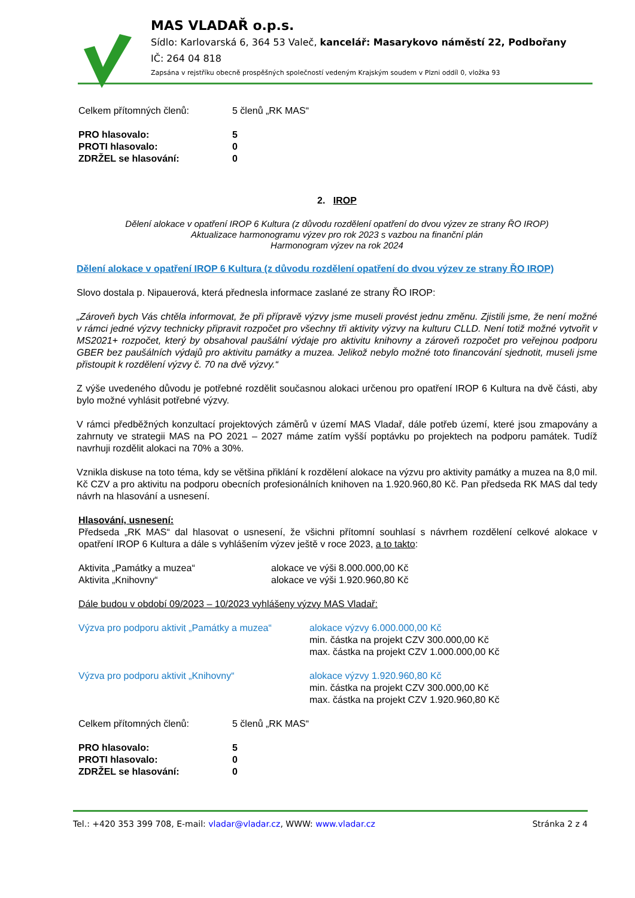MAS VLADAŘ o.p.s.
Sídlo: Karlovarská 6, 364 53 Valeč, kancelář: Masarykovo náměstí 22, Podbořany
IČ: 264 04 818
Zapsána v rejstříku obecně prospěšných společností vedeným Krajským soudem v Plzni oddíl 0, vložka 93
| Celkem přítomných členů: | 5 členů „RK MAS“ |
| PRO hlasovalo: | 5 |
| PROTI hlasovalo: | 0 |
| ZDRŽEL se hlasování: | 0 |
2. IROP
Dělení alokace v opatření IROP 6 Kultura (z důvodu rozdělení opatření do dvou výzev ze strany ŘO IROP)
Aktualizace harmonogramu výzev pro rok 2023 s vazbou na finanční plán
Harmonogram výzev na rok 2024
Dělení alokace v opatření IROP 6 Kultura (z důvodu rozdělení opatření do dvou výzev ze strany ŘO IROP)
Slovo dostala p. Nipauerová, která přednesla informace zaslané ze strany ŘO IROP:
„Zároveň bych Vás chtěla informovat, že při přípravě výzvy jsme museli provést jednu změnu. Zjistili jsme, že není možné v rámci jedné výzvy technicky připravit rozpočet pro všechny tři aktivity výzvy na kulturu CLLD. Není totiž možné vytvořit v MS2021+ rozpočet, který by obsahoval paušální výdaje pro aktivitu knihovny a zároveň rozpočet pro veřejnou podporu GBER bez paušálních výdajů pro aktivitu památky a muzea. Jelikož nebylo možné toto financování sjednotit, museli jsme přistoupit k rozdělení výzvy č. 70 na dvě výzvy.“
Z výše uvedeného důvodu je potřebné rozdělit současnou alokaci určenou pro opatření IROP 6 Kultura na dvě části, aby bylo možné vyhlásit potřebné výzvy.
V rámci předběžných konzultací projektových záměrů v území MAS Vladař, dále potřeb území, které jsou zmapovány a zahrnuty ve strategii MAS na PO 2021 – 2027 máme zatím vyšší poptávku po projektech na podporu památek. Tudíž navrhuji rozdělit alokaci na 70% a 30%.
Vznikla diskuse na toto téma, kdy se většina přiklání k rozdělení alokace na výzvu pro aktivity památky a muzea na 8,0 mil. Kč CZV a pro aktivitu na podporu obecních profesionálních knihoven na 1.920.960,80 Kč. Pan předseda RK MAS dal tedy návrh na hlasování a usnesení.
Hlasování, usnesení:
Předseda „RK MAS“ dal hlasovat o usnesení, že všichni přítomní souhlasí s návrhem rozdělení celkové alokace v opatření IROP 6 Kultura a dále s vyhlášením výzev ještě v roce 2023, a to takto:
| Aktivita „Památky a muzea“ | alokace ve výši 8.000.000,00 Kč |
| Aktivita „Knihovny“ | alokace ve výši 1.920.960,80 Kč |
Dále budou v období 09/2023 – 10/2023 vyhlášeny výzvy MAS Vladař:
| Výzva pro podporu aktivit „Památky a muzea“ | alokace výzvy 6.000.000,00 Kč min. částka na projekt CZV 300.000,00 Kč max. částka na projekt CZV 1.000.000,00 Kč |
| Výzva pro podporu aktivit „Knihovny“ | alokace výzvy 1.920.960,80 Kč min. částka na projekt CZV 300.000,00 Kč max. částka na projekt CZV 1.920.960,80 Kč |
| Celkem přítomných členů: | 5 členů „RK MAS“ |
| PRO hlasovalo: | 5 |
| PROTI hlasovalo: | 0 |
| ZDRŽEL se hlasování: | 0 |
Tel.: +420 353 399 708, E-mail: vladar@vladar.cz, WWW: www.vladar.cz Stránka 2 z 4